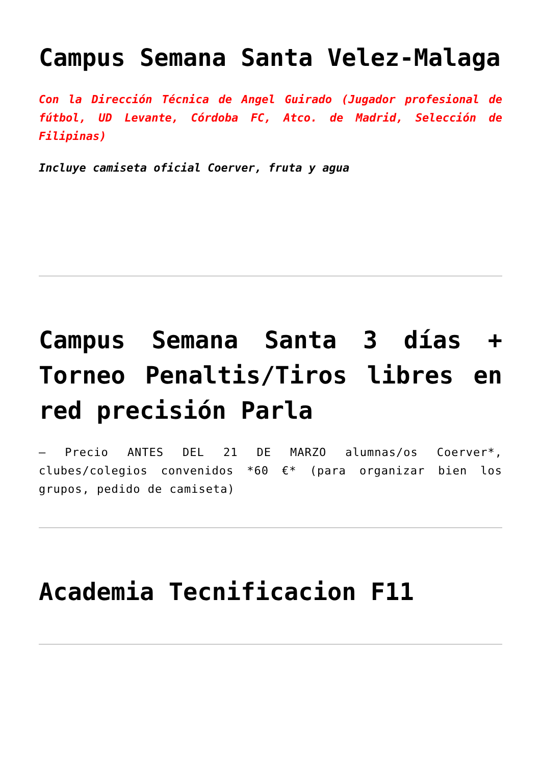Campus Semana Santa Velez-Malaga
Con la Dirección Técnica de Angel Guirado (Jugador profesional de fútbol, UD Levante, Córdoba FC, Atco. de Madrid, Selección de Filipinas)
Incluye camiseta oficial Coerver, fruta y agua
Campus Semana Santa 3 días + Torneo Penaltis/Tiros libres en red precisión Parla
– Precio ANTES DEL 21 DE MARZO alumnas/os Coerver*, clubes/colegios convenidos *60 €* (para organizar bien los grupos, pedido de camiseta)
Academia Tecnificacion F11